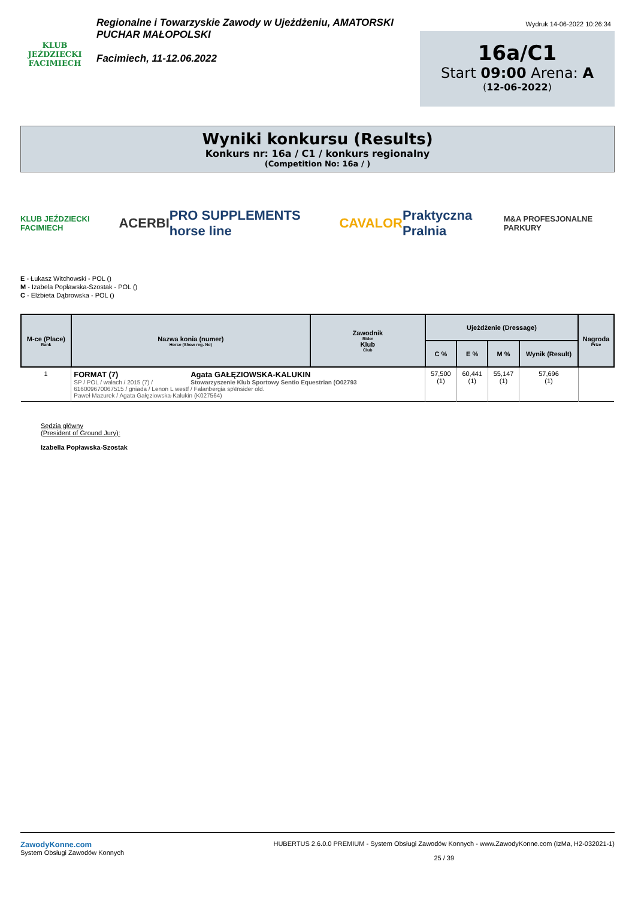KLUB JEŹDZIECKI
FACIMIECH
Regionalne i Towarzyskie Zawody w Ujeżdżeniu, AMATORSKI PUCHAR MAŁOPOLSKI
Facimiech, 11-12.06.2022
Wydruk 14-06-2022 10:26:34
16a/C1
Start 09:00 Arena: A
(12-06-2022)
Wyniki konkursu (Results)
Konkurs nr: 16a / C1 / konkurs regionalny
(Competition No: 16a / )
KLUB JEŹDZIECKI FACIMIECH ACERBI PRO SUPPLEMENTS horse line CAVALOR Praktyczna Pralnia M&A PROFESJONALNE PARKURY
E - Łukasz Witchowski - POL ()
M - Izabela Popławska-Szostak - POL ()
C - Elżbieta Dąbrowska - POL ()
| M-ce (Place) Rank | Nazwa konia (numer) Horse (Show reg. No) | Zawodnik Rider Klub Club | Ujeżdżenie (Dressage) | | | | Nagroda Prize |
| --- | --- | --- | --- | --- | --- | --- | --- |
| | | | C % | E % | M % | Wynik (Result) | |
| 1 | FORMAT (7) Agata GAŁĘZIOWSKA-KALUKIN SP / POL / wałach / 2015 (7) / Stowarzyszenie Klub Sportowy Sentio Equestrian (O02793 616009670067515 / gniada / Lenon L westf / Falanbergia sp\Insider old. Paweł Mazurek / Agata Gałęziowska-Kalukin (K027564) | | 57,500 (1) | 60,441 (1) | 55,147 (1) | 57,696 (1) | |
Sędzia główny
(President of Ground Jury):
Izabella Popławska-Szostak
ZawodyKonne.com
System Obsługi Zawodów Konnych
HUBERTUS 2.6.0.0 PREMIUM - System Obsługi Zawodów Konnych - www.ZawodyKonne.com (IzMa, H2-032021-1)
25 / 39